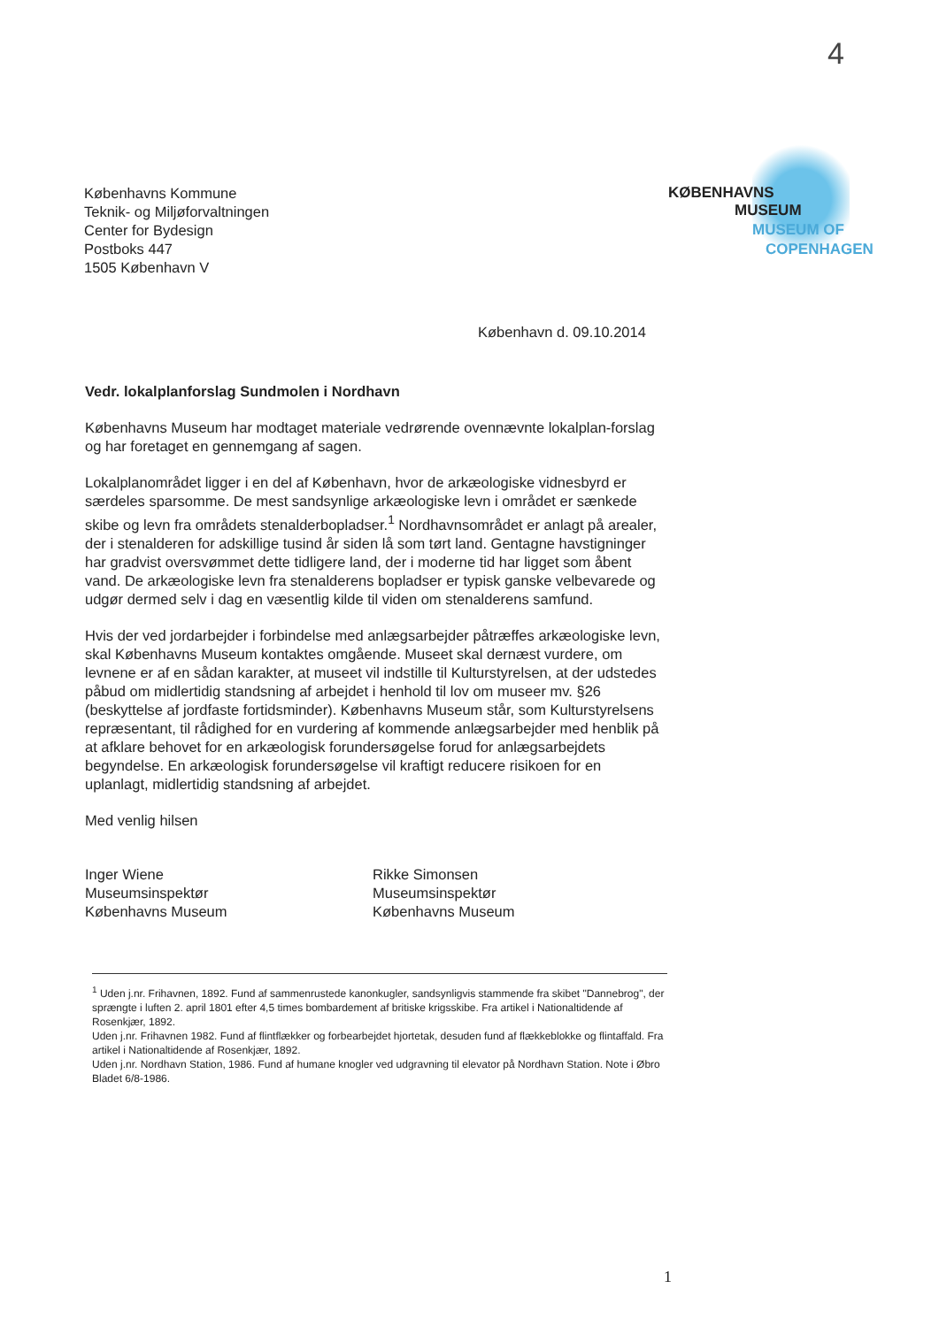4
KØBENHAVNS
MUSEUM
MUSEUM OF
COPENHAGEN
Københavns Kommune
Teknik- og Miljøforvaltningen
Center for Bydesign
Postboks 447
1505 København V
København d. 09.10.2014
Vedr. lokalplanforslag Sundmolen i Nordhavn
Københavns Museum har modtaget materiale vedrørende ovennævnte lokalplan-forslag og har foretaget en gennemgang af sagen.
Lokalplanområdet ligger i en del af København, hvor de arkæologiske vidnesbyrd er særdeles sparsomme. De mest sandsynlige arkæologiske levn i området er sænkede skibe og levn fra områdets stenalderbopladser.<sup>1</sup> Nordhavnsområdet er anlagt på arealer, der i stenalderen for adskillige tusind år siden lå som tørt land. Gentagne havstigninger har gradvist oversvømmet dette tidligere land, der i moderne tid har ligget som åbent vand. De arkæologiske levn fra stenalderens bopladser er typisk ganske velbevarede og udgør dermed selv i dag en væsentlig kilde til viden om stenalderens samfund.
Hvis der ved jordarbejder i forbindelse med anlægsarbejder påtræffes arkæologiske levn, skal Københavns Museum kontaktes omgående. Museet skal dernæst vurdere, om levnene er af en sådan karakter, at museet vil indstille til Kulturstyrelsen, at der udstedes påbud om midlertidig standsning af arbejdet i henhold til lov om museer mv. §26 (beskyttelse af jordfaste fortidsminder). Københavns Museum står, som Kulturstyrelsens repræsentant, til rådighed for en vurdering af kommende anlægsarbejder med henblik på at afklare behovet for en arkæologisk forundersøgelse forud for anlægsarbejdets begyndelse. En arkæologisk forundersøgelse vil kraftigt reducere risikoen for en uplanlagt, midlertidig standsning af arbejdet.
Med venlig hilsen
Inger Wiene
Museumsinspektør
Københavns Museum
Rikke Simonsen
Museumsinspektør
Københavns Museum
<sup>1</sup> Uden j.nr. Frihavnen, 1892. Fund af sammenrustede kanonkugler, sandsynligvis stammende fra skibet "Dannebrog", der sprængte i luften 2. april 1801 efter 4,5 times bombardement af britiske krigsskibe. Fra artikel i Nationaltidende af Rosenkjær, 1892.
Uden j.nr. Frihavnen 1982. Fund af flintflækker og forbearbejdet hjortetak, desuden fund af flækkeblokke og flintaffald. Fra artikel i Nationaltidende af Rosenkjær, 1892.
Uden j.nr. Nordhavn Station, 1986. Fund af humane knogler ved udgravning til elevator på Nordhavn Station. Note i Øbro Bladet 6/8-1986.
1